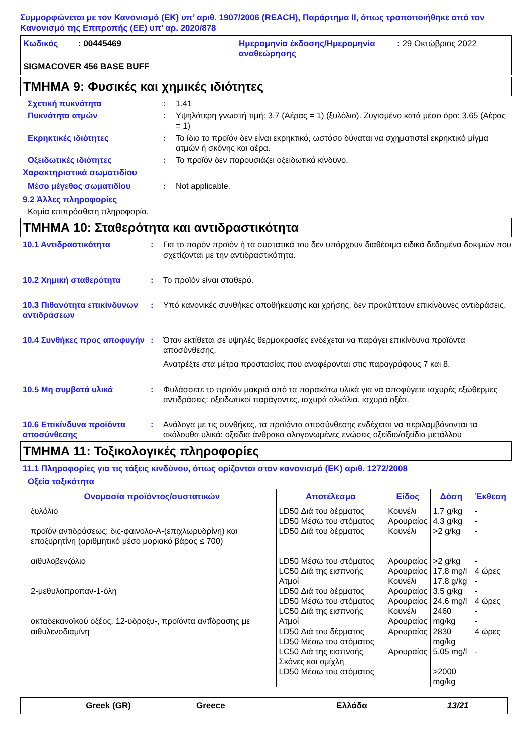Συμμορφώνεται με τον Κανονισμό (ΕΚ) υπ’ αριθ. 1907/2006 (REACH), Παράρτημα II, όπως τροποποιήθηκε από τον Κανονισμό της Επιτροπής (ΕΕ) υπ’ αρ. 2020/878
Κωδικός : 00445469 Ημερομηνία έκδοσης/Ημερομηνία αναθεώρησης
: 29 Οκτώβριος 2022
SIGMACOVER 456 BASE BUFF
ΤΜΗΜΑ 9: Φυσικές και χημικές ιδιότητες
Σχετική πυκνότητα : 1.41
Πυκνότητα ατμών : Υψηλότερη γνωστή τιμή: 3.7 (Αέρας = 1) (ξυλόλιο). Ζυγισμένο κατά μέσο όρο: 3.65 (Αέρας = 1)
Εκρηκτικές ιδιότητες : Το ίδιο το προϊόν δεν είναι εκρηκτικό, ωστόσο δύναται να σχηματιστεί εκρηκτικό μίγμα ατμών ή σκόνης και αέρα.
Οξειδωτικές ιδιότητες : Το προϊόν δεν παρουσιάζει οξειδωτικά κίνδυνο.
Χαρακτηριστικά σωματιδίου
Μέσο μέγεθος σωματιδίου : Not applicable.
9.2 Άλλες πληροφορίες
Καμία επιπρόσθετη πληροφορία.
ΤΜΗΜΑ 10: Σταθερότητα και αντιδραστικότητα
10.1 Αντιδραστικότητα : Για το παρόν προϊόν ή τα συστατικά του δεν υπάρχουν διαθέσιμα ειδικά δεδομένα δοκιμών που σχετίζονται με την αντιδραστικότητα.
10.2 Χημική σταθερότητα : Το προϊόν είναι σταθερό.
10.3 Πιθανότητα επικίνδυνων αντιδράσεων
: Υπό κανονικές συνθήκες αποθήκευσης και χρήσης, δεν προκύπτουν επικίνδυνες αντιδράσεις.
10.4 Συνθήκες προς αποφυγήν
: Όταν εκτίθεται σε υψηλές θερμοκρασίες ενδέχεται να παράγει επικίνδυνα προϊόντα αποσύνθεσης.
Ανατρέξτε στα μέτρα προστασίας που αναφέρονται στις παραγράφους 7 και 8.
10.5 Μη συμβατά υλικά : Φυλάσσετε το προϊόν μακριά από τα παρακάτω υλικά για να αποφύγετε ισχυρές εξώθερμες αντιδράσεις: οξειδωτικοί παράγοντες, ισχυρά αλκάλια, ισχυρά οξέα.
10.6 Επικίνδυνα προϊόντα αποσύνθεσης
: Ανάλογα με τις συνθήκες, τα προϊόντα αποσύνθεσης ενδέχεται να περιλαμβάνονται τα ακόλουθα υλικά: οξείδια άνθρακα αλογονωμένες ενώσεις οξείδιο/οξείδια μετάλλου
ΤΜΗΜΑ 11: Τοξικολογικές πληροφορίες
11.1 Πληροφορίες για τις τάξεις κινδύνου, όπως ορίζονται στον κανονισμό (ΕΚ) αριθ. 1272/2008
Οξεία τοξικότητα
| Ονομασία προϊόντος/συστατικών | Αποτέλεσμα | Είδος | Δόση | Έκθεση |
| --- | --- | --- | --- | --- |
| ξυλόλιο προϊόν αντιδράσεως: δις-φαινολο-Α-(επιχλωρυδρίνη) και εποξυρητίνη (αριθμητικό μέσο μοριακό βάρος ≤ 700) αιθυλοβενζόλιο 2-μεθυλοπροπαν-1-όλη οκταδεκανοϊκού οξέος, 12-υδροξυ-, προϊόντα αντΐδρασης με αιθυλενοδιαμϊνη | LD50 Διά του δέρματος LD50 Μέσω του στόματος LD50 Διά του δέρματος LD50 Μέσω του στόματος LC50 Διά της εισπνοής Ατμοί LD50 Διά του δέρματος LD50 Μέσω του στόματος LC50 Διά της εισπνοής Ατμοί LD50 Διά του δέρματος LD50 Μέσω του στόματος LC50 Διά της εισπνοής Σκόνες και ομίχλη LD50 Μέσω του στόματος | Κουνέλι Αρουραίος Κουνέλι Αρουραίος Αρουραίος Κουνέλι Αρουραίος Αρουραίος Κουνέλι Αρουραίος Αρουραίος Αρουραίος | 1.7 g/kg 4.3 g/kg >2 g/kg >2 g/kg 17.8 mg/l 17.8 g/kg 3.5 g/kg 24.6 mg/l 2460 mg/kg 2830 mg/kg 5.05 mg/l >2000 mg/kg | - - - - 4 ώρες - - 4 ώρες - - 4 ώρες - |
Greek (GR) Greece Ελλάδα 13/21